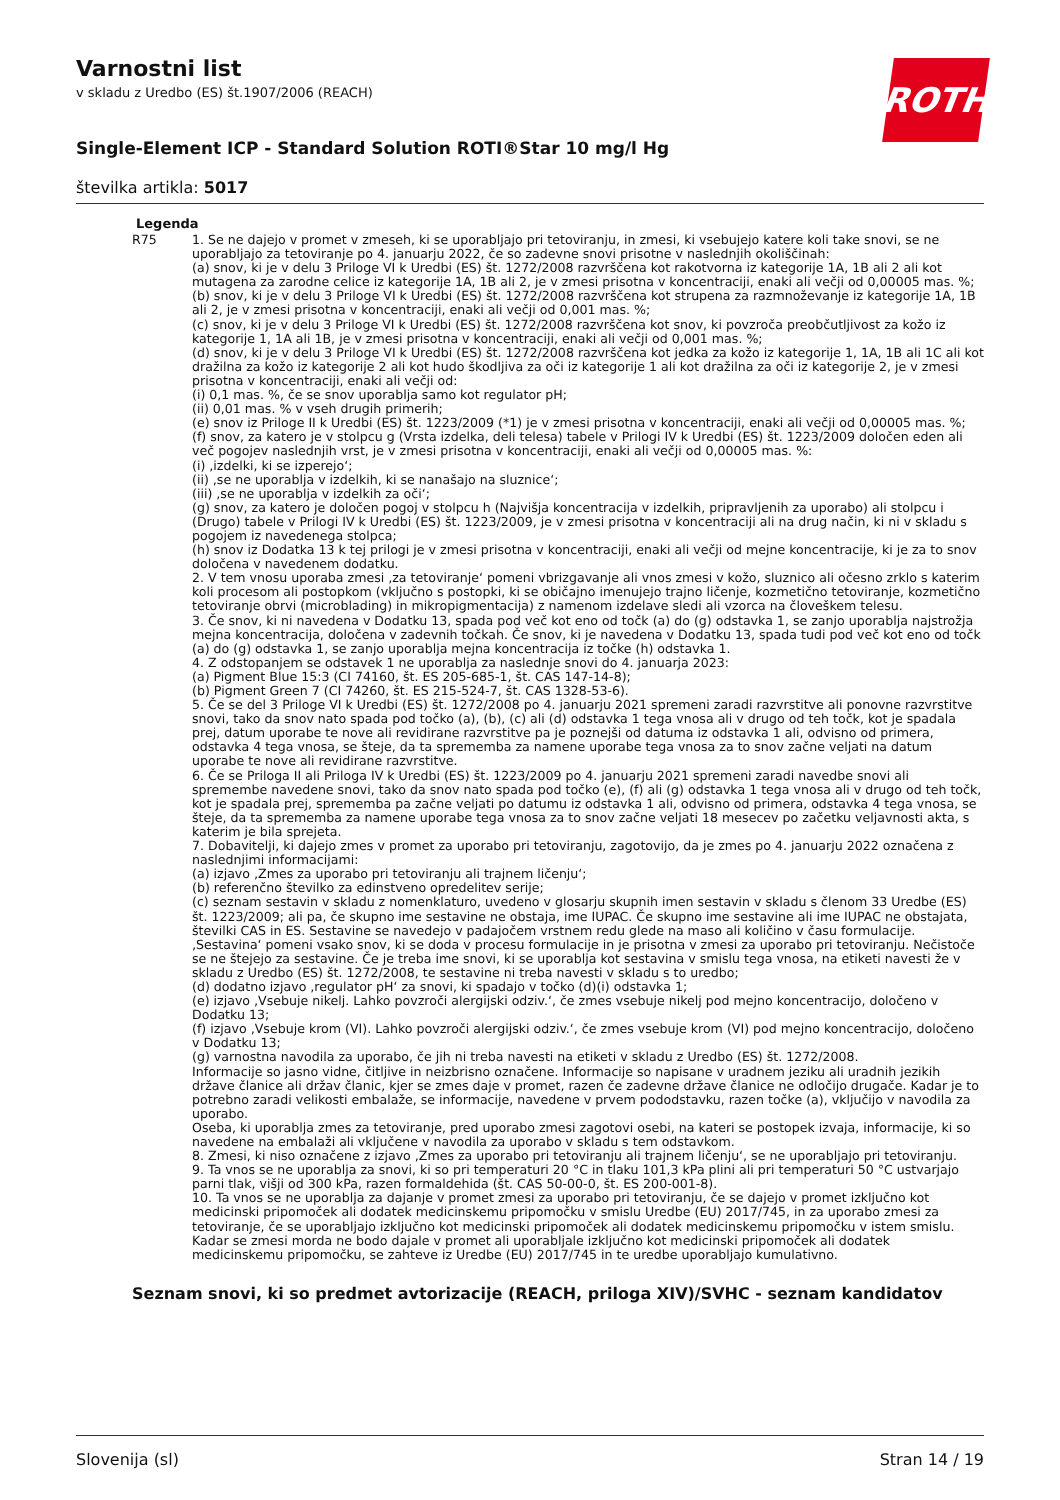Varnostni list
v skladu z Uredbo (ES) št.1907/2006 (REACH)
ROTH
Single-Element ICP - Standard Solution ROTI®Star 10 mg/l Hg
številka artikla: 5017
Legenda
| R75 | 1. Se ne dajejo v promet v zmeseh, ki se uporabljajo pri tetoviranju, in zmesi, ki vsebujejo katere koli take snovi, se ne uporabljajo za tetoviranje po 4. januarju 2022, če so zadevne snovi prisotne v naslednjih okoliščinah: (a) snov, ki je v delu 3 Priloge VI k Uredbi (ES) št. 1272/2008 razvrščena kot rakotvorna iz kategorije 1A, 1B ali 2 ali kot mutagena za zarodne celice iz kategorije 1A, 1B ali 2, je v zmesi prisotna v koncentraciji, enaki ali večji od 0,00005 mas. %; (b) snov, ki je v delu 3 Priloge VI k Uredbi (ES) št. 1272/2008 razvrščena kot strupena za razmnoževanje iz kategorije 1A, 1B ali 2, je v zmesi prisotna v koncentraciji, enaki ali večji od 0,001 mas. %; (c) snov, ki je v delu 3 Priloge VI k Uredbi (ES) št. 1272/2008 razvrščena kot snov, ki povzroča preobčutljivost za kožo iz kategorije 1, 1A ali 1B, je v zmesi prisotna v koncentraciji, enaki ali večji od 0,001 mas. %; (d) snov, ki je v delu 3 Priloge VI k Uredbi (ES) št. 1272/2008 razvrščena kot jedka za kožo iz kategorije 1, 1A, 1B ali 1C ali kot dražilna za kožo iz kategorije 2 ali kot hudo škodljiva za oči iz kategorije 1 ali kot dražilna za oči iz kategorije 2, je v zmesi prisotna v koncentraciji, enaki ali večji od: (i) 0,1 mas. %, če se snov uporablja samo kot regulator pH; (ii) 0,01 mas. % v vseh drugih primerih; (e) snov iz Priloge II k Uredbi (ES) št. 1223/2009 (*1) je v zmesi prisotna v koncentraciji, enaki ali večji od 0,00005 mas. %; (f) snov, za katero je v stolpcu g (Vrsta izdelka, deli telesa) tabele v Prilogi IV k Uredbi (ES) št. 1223/2009 določen eden ali več pogojev naslednjih vrst, je v zmesi prisotna v koncentraciji, enaki ali večji od 0,00005 mas. %: (i) ‚izdelki, ki se izperejo‘; (ii) ‚se ne uporablja v izdelkih, ki se nanašajo na sluznice‘; (iii) ‚se ne uporablja v izdelkih za oči‘; (g) snov, za katero je določen pogoj v stolpcu h (Najvišja koncentracija v izdelkih, pripravljenih za uporabo) ali stolpcu i (Drugo) tabele v Prilogi IV k Uredbi (ES) št. 1223/2009, je v zmesi prisotna v koncentraciji ali na drug način, ki ni v skladu s pogojem iz navedenega stolpca; (h) snov iz Dodatka 13 k tej prilogi je v zmesi prisotna v koncentraciji, enaki ali večji od mejne koncentracije, ki je za to snov določena v navedenem dodatku. 2. V tem vnosu uporaba zmesi ‚za tetoviranje‘ pomeni vbrizgavanje ali vnos zmesi v kožo, sluznico ali očesno zrklo s katerim koli procesom ali postopkom (vključno s postopki, ki se običajno imenujejo trajno ličenje, kozmetično tetoviranje, kozmetično tetoviranje obrvi (microblading) in mikropigmentacija) z namenom izdelave sledi ali vzorca na človeškem telesu. 3. Če snov, ki ni navedena v Dodatku 13, spada pod več kot eno od točk (a) do (g) odstavka 1, se zanjo uporablja najstrožja mejna koncentracija, določena v zadevnih točkah. Če snov, ki je navedena v Dodatku 13, spada tudi pod več kot eno od točk (a) do (g) odstavka 1, se zanjo uporablja mejna koncentracija iz točke (h) odstavka 1. 4. Z odstopanjem se odstavek 1 ne uporablja za naslednje snovi do 4. januarja 2023: (a) Pigment Blue 15:3 (CI 74160, št. ES 205-685-1, št. CAS 147-14-8); (b) Pigment Green 7 (CI 74260, št. ES 215-524-7, št. CAS 1328-53-6). 5. Če se del 3 Priloge VI k Uredbi (ES) št. 1272/2008 po 4. januarju 2021 spremeni zaradi razvrstitve ali ponovne razvrstitve snovi, tako da snov nato spada pod točko (a), (b), (c) ali (d) odstavka 1 tega vnosa ali v drugo od teh točk, kot je spadala prej, datum uporabe te nove ali revidirane razvrstitve pa je poznejši od datuma iz odstavka 1 ali, odvisno od primera, odstavka 4 tega vnosa, se šteje, da ta sprememba za namene uporabe tega vnosa za to snov začne veljati na datum uporabe te nove ali revidirane razvrstitve. 6. Če se Priloga II ali Priloga IV k Uredbi (ES) št. 1223/2009 po 4. januarju 2021 spremeni zaradi navedbe snovi ali spremembe navedene snovi, tako da snov nato spada pod točko (e), (f) ali (g) odstavka 1 tega vnosa ali v drugo od teh točk, kot je spadala prej, sprememba pa začne veljati po datumu iz odstavka 1 ali, odvisno od primera, odstavka 4 tega vnosa, se šteje, da ta sprememba za namene uporabe tega vnosa za to snov začne veljati 18 mesecev po začetku veljavnosti akta, s katerim je bila sprejeta. 7. Dobavitelji, ki dajejo zmes v promet za uporabo pri tetoviranju, zagotovijo, da je zmes po 4. januarju 2022 označena z naslednjimi informacijami: (a) izjavo ‚Zmes za uporabo pri tetoviranju ali trajnem ličenju‘; (b) referenčno številko za edinstveno opredelitev serije; (c) seznam sestavin v skladu z nomenklaturo, uvedeno v glosarju skupnih imen sestavin v skladu s členom 33 Uredbe (ES) št. 1223/2009; ali pa, če skupno ime sestavine ne obstaja, ime IUPAC. Če skupno ime sestavine ali ime IUPAC ne obstajata, številki CAS in ES. Sestavine se navedejo v padajočem vrstnem redu glede na maso ali količino v času formulacije. ‚Sestavina‘ pomeni vsako snov, ki se doda v procesu formulacije in je prisotna v zmesi za uporabo pri tetoviranju. Nečistoče se ne štejejo za sestavine. Če je treba ime snovi, ki se uporablja kot sestavina v smislu tega vnosa, na etiketi navesti že v skladu z Uredbo (ES) št. 1272/2008, te sestavine ni treba navesti v skladu s to uredbo; (d) dodatno izjavo ‚regulator pH‘ za snovi, ki spadajo v točko (d)(i) odstavka 1; (e) izjavo ‚Vsebuje nikelj. Lahko povzroči alergijski odziv.‘, če zmes vsebuje nikelj pod mejno koncentracijo, določeno v Dodatku 13; (f) izjavo ‚Vsebuje krom (VI). Lahko povzroči alergijski odziv.‘, če zmes vsebuje krom (VI) pod mejno koncentracijo, določeno v Dodatku 13; (g) varnostna navodila za uporabo, če jih ni treba navesti na etiketi v skladu z Uredbo (ES) št. 1272/2008. Informacije so jasno vidne, čitljive in neizbrisno označene. Informacije so napisane v uradnem jeziku ali uradnih jezikih države članice ali držav članic, kjer se zmes daje v promet, razen če zadevne države članice ne odločijo drugače. Kadar je to potrebno zaradi velikosti embalaže, se informacije, navedene v prvem pododstavku, razen točke (a), vključijo v navodila za uporabo. Oseba, ki uporablja zmes za tetoviranje, pred uporabo zmesi zagotovi osebi, na kateri se postopek izvaja, informacije, ki so navedene na embalaži ali vključene v navodila za uporabo v skladu s tem odstavkom. 8. Zmesi, ki niso označene z izjavo ‚Zmes za uporabo pri tetoviranju ali trajnem ličenju‘, se ne uporabljajo pri tetoviranju. 9. Ta vnos se ne uporablja za snovi, ki so pri temperaturi 20 °C in tlaku 101,3 kPa plini ali pri temperaturi 50 °C ustvarjajo parni tlak, višji od 300 kPa, razen formaldehida (št. CAS 50-00-0, št. ES 200-001-8). 10. Ta vnos se ne uporablja za dajanje v promet zmesi za uporabo pri tetoviranju, če se dajejo v promet izključno kot medicinski pripomoček ali dodatek medicinskemu pripomočku v smislu Uredbe (EU) 2017/745, in za uporabo zmesi za tetoviranje, če se uporabljajo izključno kot medicinski pripomoček ali dodatek medicinskemu pripomočku v istem smislu. Kadar se zmesi morda ne bodo dajale v promet ali uporabljale izključno kot medicinski pripomoček ali dodatek medicinskemu pripomočku, se zahteve iz Uredbe (EU) 2017/745 in te uredbe uporabljajo kumulativno. |
Seznam snovi, ki so predmet avtorizacije (REACH, priloga XIV)/SVHC - seznam kandidatov
Slovenija (sl) Stran 14 / 19